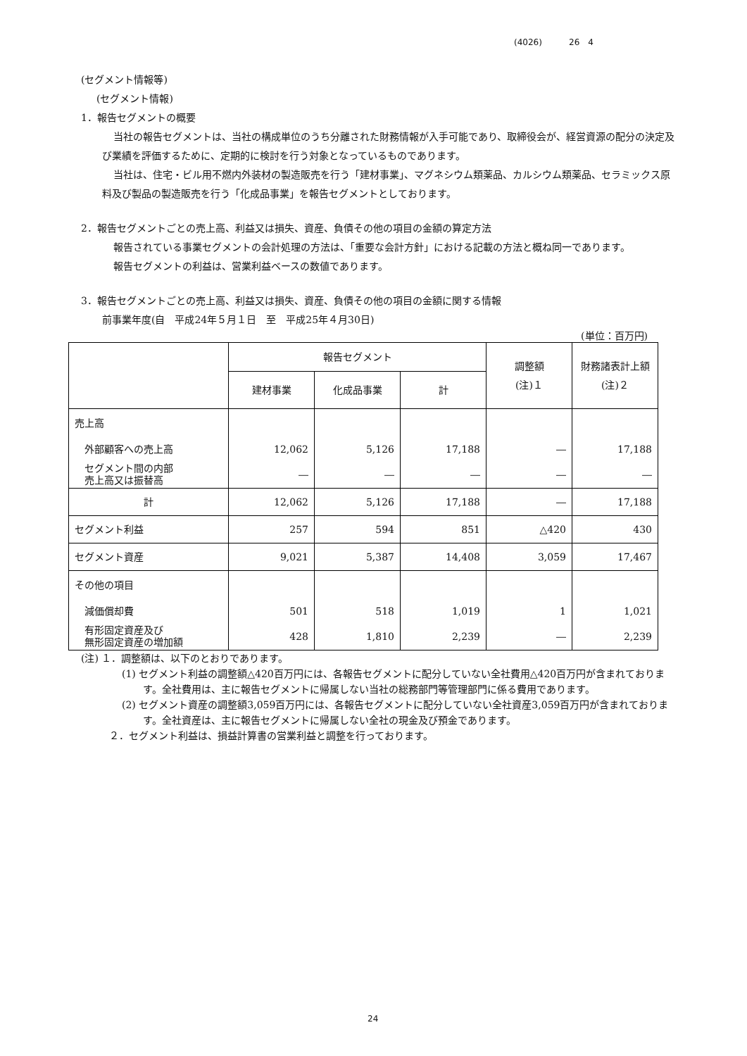(4026) 26　4
(セグメント情報等)
(セグメント情報)
1．報告セグメントの概要
当社の報告セグメントは、当社の構成単位のうち分離された財務情報が入手可能であり、取締役会が、経営資源の配分の決定及び業績を評価するために、定期的に検討を行う対象となっているものであります。
当社は、住宅・ビル用不燃内外装材の製造販売を行う「建材事業」、マグネシウム類薬品、カルシウム類薬品、セラミックス原料及び製品の製造販売を行う「化成品事業」を報告セグメントとしております。
2．報告セグメントごとの売上高、利益又は損失、資産、負債その他の項目の金額の算定方法
報告されている事業セグメントの会計処理の方法は、「重要な会計方針」における記載の方法と概ね同一であります。
報告セグメントの利益は、営業利益ベースの数値であります。
3．報告セグメントごとの売上高、利益又は損失、資産、負債その他の項目の金額に関する情報
前事業年度(自　平成24年５月１日　至　平成25年４月30日)
(単位：百万円)
| | 報告セグメント | | | 調整額 (注)１ | 財務諸表計上額 (注)２ |
| --- | --- | --- | --- | --- | --- |
| | 建材事業 | 化成品事業 | 計 | | |
| 売上高 | | | | | |
| 外部顧客への売上高 | 12,062 | 5,126 | 17,188 | ― | 17,188 |
| セグメント間の内部 売上高又は振替高 | ― | ― | ― | ― | ― |
| 計 | 12,062 | 5,126 | 17,188 | ― | 17,188 |
| セグメント利益 | 257 | 594 | 851 | △420 | 430 |
| セグメント資産 | 9,021 | 5,387 | 14,408 | 3,059 | 17,467 |
| その他の項目 | | | | | |
| 減価償却費 | 501 | 518 | 1,019 | 1 | 1,021 |
| 有形固定資産及び 無形固定資産の増加額 | 428 | 1,810 | 2,239 | ― | 2,239 |
(注) １．調整額は、以下のとおりであります。
(1) セグメント利益の調整額△420百万円には、各報告セグメントに配分していない全社費用△420百万円が含まれております。全社費用は、主に報告セグメントに帰属しない当社の総務部門等管理部門に係る費用であります。
(2) セグメント資産の調整額3,059百万円には、各報告セグメントに配分していない全社資産3,059百万円が含まれております。全社資産は、主に報告セグメントに帰属しない全社の現金及び預金であります。
２．セグメント利益は、損益計算書の営業利益と調整を行っております。
24